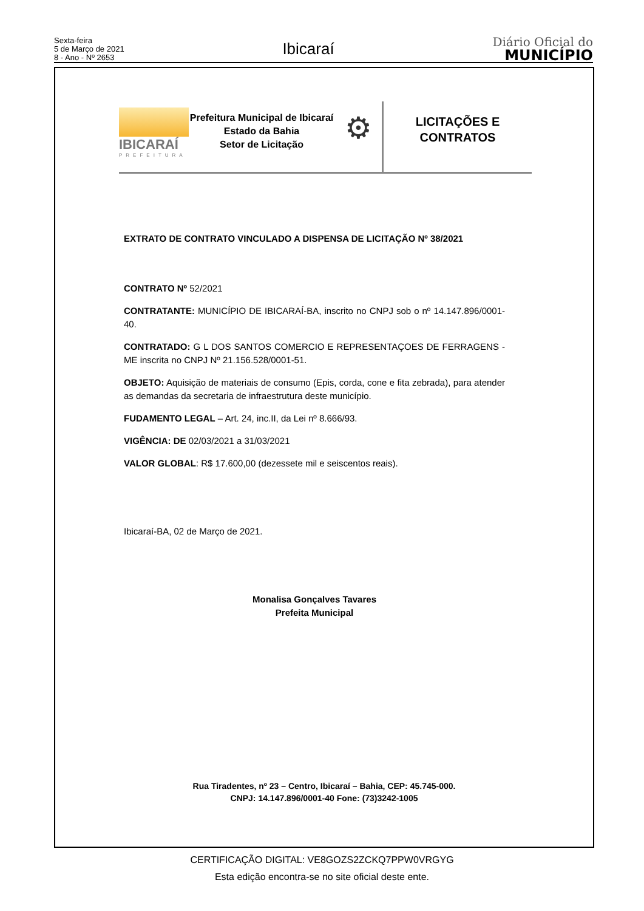Sexta-feira
5 de Março de 2021
8 - Ano - Nº 2653
Ibicaraí
Diário Oficial do
MUNICÍPIO
IBICARAÍ
PREFEITURA
Prefeitura Municipal de Ibicaraí
Estado da Bahia
Setor de Licitação
⚙
LICITAÇÕES E
CONTRATOS
EXTRATO DE CONTRATO VINCULADO A DISPENSA DE LICITAÇÃO Nº 38/2021
CONTRATO Nº 52/2021
CONTRATANTE: MUNICÍPIO DE IBICARAÍ-BA, inscrito no CNPJ sob o nº 14.147.896/0001-40.
CONTRATADO: G L DOS SANTOS COMERCIO E REPRESENTAÇOES DE FERRAGENS - ME inscrita no CNPJ Nº 21.156.528/0001-51.
OBJETO: Aquisição de materiais de consumo (Epis, corda, cone e fita zebrada), para atender as demandas da secretaria de infraestrutura deste município.
FUDAMENTO LEGAL – Art. 24, inc.II, da Lei nº 8.666/93.
VIGÊNCIA: DE 02/03/2021 a 31/03/2021
VALOR GLOBAL: R$ 17.600,00 (dezessete mil e seiscentos reais).
Ibicaraí-BA, 02 de Março de 2021.
Monalisa Gonçalves Tavares
Prefeita Municipal
Rua Tiradentes, nº 23 – Centro, Ibicaraí – Bahia, CEP: 45.745-000.
CNPJ: 14.147.896/0001-40 Fone: (73)3242-1005
CERTIFICAÇÃO DIGITAL: VE8GOZS2ZCKQ7PPW0VRGYG
Esta edição encontra-se no site oficial deste ente.